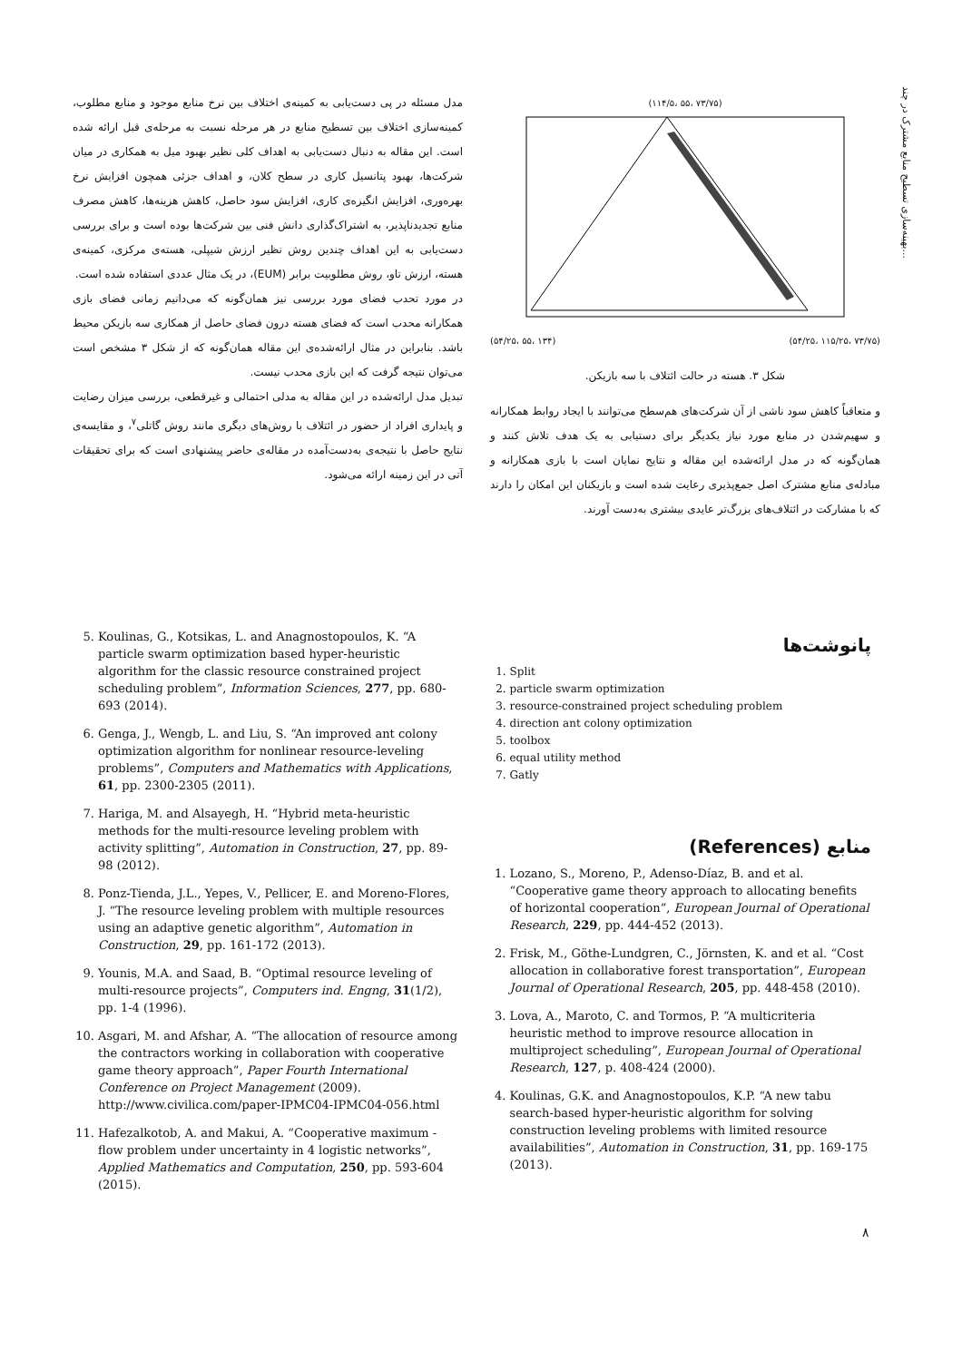بهینه‌سازی تسطیح منابع مشترک در چند...
(۷۳/۷۵ ،۵۵ ،۱۱۴/۵)
(۷۳/۷۵ ،۱۱۵/۲۵ ،۵۴/۲۵) (۱۳۴ ،۵۵ ،۵۴/۲۵)
شکل ۳. هسته در حالت ائتلاف با سه بازیکن.
و متعاقباً کاهش سود ناشی از آن شرکت‌های هم‌سطح می‌توانند با ایجاد روابط همکارانه و سهیم‌شدن در منابع مورد نیاز یکدیگر برای دستیابی به یک هدف تلاش کنند و همان‌گونه که در مدل ارائه‌شده این مقاله و نتایج نمایان است با بازی همکارانه و مبادله‌ی منابع مشترک اصل جمع‌پذیری رعایت شده است و بازیکنان این امکان را دارند که با مشارکت در ائتلاف‌های بزرگ‌تر عایدی بیشتری به‌دست آورند.
مدل مسئله در پی دست‌یابی به کمینه‌ی اختلاف بین نرخ منابع موجود و منابع مطلوب، کمینه‌سازی اختلاف بین تسطیح منابع در هر مرحله نسبت به مرحله‌ی قبل ارائه شده است. این مقاله به دنبال دست‌یابی به اهداف کلی نظیر بهبود میل به همکاری در میان شرکت‌ها، بهبود پتانسیل کاری در سطح کلان، و اهداف جزئی همچون افزایش نرخ بهره‌وری، افزایش انگیزه‌ی کاری، افزایش سود حاصل، کاهش هزینه‌ها، کاهش مصرف منابع تجدیدناپذیر، به اشتراک‌گذاری دانش فنی بین شرکت‌ها بوده است و برای بررسی دست‌یابی به این اهداف چندین روش نظیر ارزش شیپلی، هسته‌ی مرکزی، کمینه‌ی هسته، ارزش تاو، روش مطلوبیت برابر (EUM)، در یک مثال عددی استفاده شده است.
در مورد تحدب فضای مورد بررسی نیز همان‌گونه که می‌دانیم زمانی فضای بازی همکارانه محدب است که فضای هسته درون فضای حاصل از همکاری سه بازیکن محیط باشد. بنابراین در مثال ارائه‌شده‌ی این مقاله همان‌گونه که از شکل ۳ مشخص است می‌توان نتیجه گرفت که این بازی محدب نیست.
تبدیل مدل ارائه‌شده در این مقاله به مدلی احتمالی و غیرقطعی، بررسی میزان رضایت و پایداری افراد از حضور در ائتلاف با روش‌های دیگری مانند روش گاتلی<sup>۷</sup>، و مقایسه‌ی نتایج حاصل با نتیجه‌ی به‌دست‌آمده در مقاله‌ی حاضر پیشنهادی است که برای تحقیقات آتی در این زمینه ارائه می‌شود.
پانوشت‌ها
1. Split
2. particle swarm optimization
3. resource-constrained project scheduling problem
4. direction ant colony optimization
5. toolbox
6. equal utility method
7. Gatly
منابع (References)
1. Lozano, S., Moreno, P., Adenso-Díaz, B. and et al. “Cooperative game theory approach to allocating benefits of horizontal cooperation”, European Journal of Operational Research, 229, pp. 444-452 (2013).
2. Frisk, M., Göthe-Lundgren, C., Jörnsten, K. and et al. “Cost allocation in collaborative forest transportation”, European Journal of Operational Research, 205, pp. 448-458 (2010).
3. Lova, A., Maroto, C. and Tormos, P. “A multicriteria heuristic method to improve resource allocation in multiproject scheduling”, European Journal of Operational Research, 127, p. 408-424 (2000).
4. Koulinas, G.K. and Anagnostopoulos, K.P. “A new tabu search-based hyper-heuristic algorithm for solving construction leveling problems with limited resource availabilities”, Automation in Construction, 31, pp. 169-175 (2013).
5. Koulinas, G., Kotsikas, L. and Anagnostopoulos, K. “A particle swarm optimization based hyper-heuristic algorithm for the classic resource constrained project scheduling problem”, Information Sciences, 277, pp. 680-693 (2014).
6. Genga, J., Wengb, L. and Liu, S. “An improved ant colony optimization algorithm for nonlinear resource-leveling problems”, Computers and Mathematics with Applications, 61, pp. 2300-2305 (2011).
7. Hariga, M. and Alsayegh, H. “Hybrid meta-heuristic methods for the multi-resource leveling problem with activity splitting”, Automation in Construction, 27, pp. 89-98 (2012).
8. Ponz-Tienda, J.L., Yepes, V., Pellicer, E. and Moreno-Flores, J. “The resource leveling problem with multiple resources using an adaptive genetic algorithm”, Automation in Construction, 29, pp. 161-172 (2013).
9. Younis, M.A. and Saad, B. “Optimal resource leveling of multi-resource projects”, Computers ind. Engng, 31(1/2), pp. 1-4 (1996).
10. Asgari, M. and Afshar, A. “The allocation of resource among the contractors working in collaboration with cooperative game theory approach”, Paper Fourth International Conference on Project Management (2009).
http://www.civilica.com/paper-IPMC04-IPMC04-056.html
11. Hafezalkotob, A. and Makui, A. “Cooperative maximum -flow problem under uncertainty in 4 logistic networks”, Applied Mathematics and Computation, 250, pp. 593-604 (2015).
۸